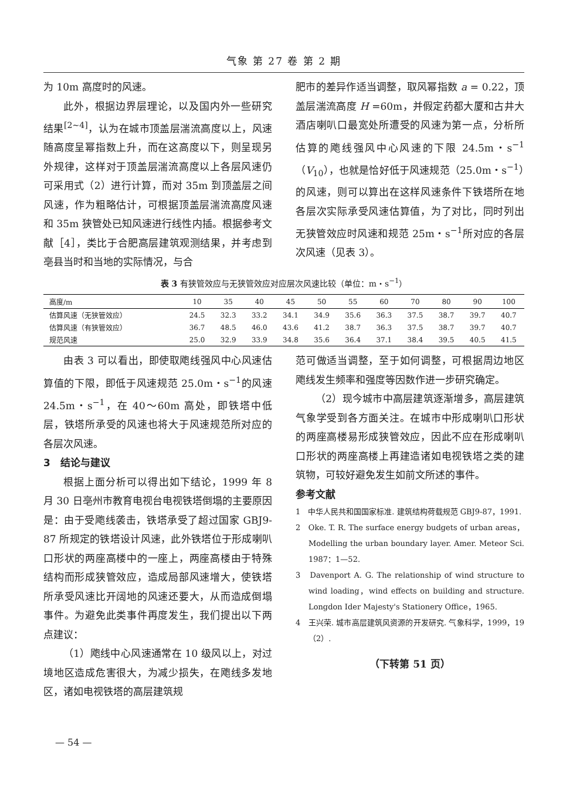气象 第 27 卷 第 2 期
为 10m 高度时的风速。
此外，根据边界层理论，以及国内外一些研究结果<sup>[2~4]</sup>，认为在城市顶盖层湍流高度以上，风速随高度呈幂指数上升，而在这高度以下，则呈现另外规律，这样对于顶盖层湍流高度以上各层风速仍可采用式（2）进行计算，而对 35m 到顶盖层之间风速，作为粗略估计，可根据顶盖层湍流高度风速和 35m 狭管处已知风速进行线性内插。根据参考文献［4］，类比于合肥高层建筑观测结果，并考虑到亳县当时和当地的实际情况，与合
肥市的差异作适当调整，取风幂指数 a = 0.22，顶盖层湍流高度 H =60m，并假定药都大厦和古井大酒店喇叭口最宽处所遭受的风速为第一点，分析所估算的飑线强风中心风速的下限 24.5m・s<sup>−1</sup>（V<sub>10</sub>），也就是恰好低于风速规范（25.0m・s<sup>−1</sup>）的风速，则可以算出在这样风速条件下铁塔所在地各层次实际承受风速估算值，为了对比，同时列出无狭管效应时风速和规范 25m・s<sup>−1</sup>所对应的各层次风速（见表 3）。
表 3 有狭管效应与无狭管效应对应层次风速比较（单位：m・s<sup>−1</sup>）
| 高度/m | 10 | 35 | 40 | 45 | 50 | 55 | 60 | 70 | 80 | 90 | 100 |
| --- | --- | --- | --- | --- | --- | --- | --- | --- | --- | --- | --- |
| 估算风速（无狭管效应） | 24.5 | 32.3 | 33.2 | 34.1 | 34.9 | 35.6 | 36.3 | 37.5 | 38.7 | 39.7 | 40.7 |
| 估算风速（有狭管效应） | 36.7 | 48.5 | 46.0 | 43.6 | 41.2 | 38.7 | 36.3 | 37.5 | 38.7 | 39.7 | 40.7 |
| 规范风速 | 25.0 | 32.9 | 33.9 | 34.8 | 35.6 | 36.4 | 37.1 | 38.4 | 39.5 | 40.5 | 41.5 |
由表 3 可以看出，即使取飑线强风中心风速估算值的下限，即低于风速规范 25.0m・s<sup>−1</sup>的风速 24.5m・s<sup>−1</sup>，在 40～60m 高处，即铁塔中低层，铁塔所承受的风速也将大于风速规范所对应的各层次风速。
3　结论与建议
根据上面分析可以得出如下结论，1999 年 8 月 30 日亳州市教育电视台电视铁塔倒塌的主要原因是：由于受飑线袭击，铁塔承受了超过国家 GBJ9-87 所规定的铁塔设计风速，此外铁塔位于形成喇叭口形状的两座高楼中的一座上，两座高楼由于特殊结构而形成狭管效应，造成局部风速增大，使铁塔所承受风速比开阔地的风速还要大，从而造成倒塌事件。为避免此类事件再度发生，我们提出以下两点建议：
（1）飑线中心风速通常在 10 级风以上，对过境地区造成危害很大，为减少损失，在飑线多发地区，诸如电视铁塔的高层建筑规
范可做适当调整，至于如何调整，可根据周边地区飑线发生频率和强度等因数作进一步研究确定。
（2）现今城市中高层建筑逐渐增多，高层建筑气象学受到各方面关注。在城市中形成喇叭口形状的两座高楼易形成狭管效应，因此不应在形成喇叭口形状的两座高楼上再建造诸如电视铁塔之类的建筑物，可较好避免发生如前文所述的事件。
参考文献
1　中华人民共和国国家标准. 建筑结构荷载规范 GBJ9-87，1991.
2　Oke. T. R. The surface energy budgets of urban areas，Modelling the urban boundary layer. Amer. Meteor Sci. 1987：1—52.
3　Davenport A. G. The relationship of wind structure to wind loading，wind effects on building and structure. Longdon Ider Majesty's Stationery Office，1965.
4　王兴荣. 城市高层建筑风资源的开发研究. 气象科学，1999，19（2）.
（下转第 51 页）
— 54 —